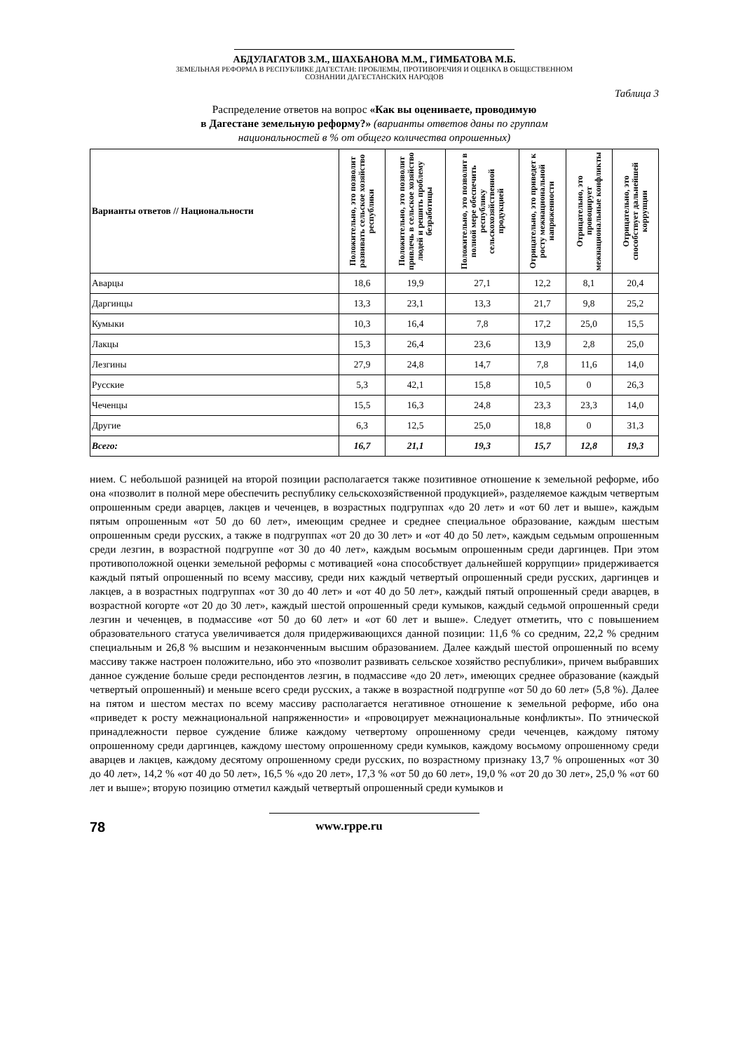АБДУЛАГАТОВ З.М., ШАХБАНОВА М.М., ГИМБАТОВА М.Б.
ЗЕМЕЛЬНАЯ РЕФОРМА В РЕСПУБЛИКЕ ДАГЕСТАН: ПРОБЛЕМЫ, ПРОТИВОРЕЧИЯ И ОЦЕНКА В ОБЩЕСТВЕННОМ
СОЗНАНИИ ДАГЕСТАНСКИХ НАРОДОВ
Таблица 3
Распределение ответов на вопрос «Как вы оцениваете, проводимую
в Дагестане земельную реформу?» (варианты ответов даны по группам
национальностей в % от общего количества опрошенных)
| Варианты ответов // Национальности | Положительно, это позволит развивать сельское хозяйство республики | Положительно, это позволит привлечь в сельское хозяйство людей и решить проблему безработицы | Положительно, это позволит в полной мере обеспечить республику сельскохозяйственной продукцией | Отрицательно, это приведет к росту межнациональной напряженности | Отрицательно, это провоцирует межнациональные конфликты | Отрицательно, это способствует дальнейшей коррупции |
| --- | --- | --- | --- | --- | --- | --- |
| Аварцы | 18,6 | 19,9 | 27,1 | 12,2 | 8,1 | 20,4 |
| Даргинцы | 13,3 | 23,1 | 13,3 | 21,7 | 9,8 | 25,2 |
| Кумыки | 10,3 | 16,4 | 7,8 | 17,2 | 25,0 | 15,5 |
| Лакцы | 15,3 | 26,4 | 23,6 | 13,9 | 2,8 | 25,0 |
| Лезгины | 27,9 | 24,8 | 14,7 | 7,8 | 11,6 | 14,0 |
| Русские | 5,3 | 42,1 | 15,8 | 10,5 | 0 | 26,3 |
| Чеченцы | 15,5 | 16,3 | 24,8 | 23,3 | 23,3 | 14,0 |
| Другие | 6,3 | 12,5 | 25,0 | 18,8 | 0 | 31,3 |
| Всего: | 16,7 | 21,1 | 19,3 | 15,7 | 12,8 | 19,3 |
нием. С небольшой разницей на второй позиции располагается также позитивное отношение к земельной реформе, ибо она «позволит в полной мере обеспечить республику сельскохозяйственной продукцией», разделяемое каждым четвертым опрошенным среди аварцев, лакцев и чеченцев, в возрастных подгруппах «до 20 лет» и «от 60 лет и выше», каждым пятым опрошенным «от 50 до 60 лет», имеющим среднее и среднее специальное образование, каждым шестым опрошенным среди русских, а также в подгруппах «от 20 до 30 лет» и «от 40 до 50 лет», каждым седьмым опрошенным среди лезгин, в возрастной подгруппе «от 30 до 40 лет», каждым восьмым опрошенным среди даргинцев. При этом противоположной оценки земельной реформы с мотивацией «она способствует дальнейшей коррупции» придерживается каждый пятый опрошенный по всему массиву, среди них каждый четвертый опрошенный среди русских, даргинцев и лакцев, а в возрастных подгруппах «от 30 до 40 лет» и «от 40 до 50 лет», каждый пятый опрошенный среди аварцев, в возрастной когорте «от 20 до 30 лет», каждый шестой опрошенный среди кумыков, каждый седьмой опрошенный среди лезгин и чеченцев, в подмассиве «от 50 до 60 лет» и «от 60 лет и выше». Следует отметить, что с повышением образовательного статуса увеличивается доля придерживающихся данной позиции: 11,6 % со средним, 22,2 % средним специальным и 26,8 % высшим и незаконченным высшим образованием. Далее каждый шестой опрошенный по всему массиву также настроен положительно, ибо это «позволит развивать сельское хозяйство республики», причем выбравших данное суждение больше среди респондентов лезгин, в подмассиве «до 20 лет», имеющих среднее образование (каждый четвертый опрошенный) и меньше всего среди русских, а также в возрастной подгруппе «от 50 до 60 лет» (5,8 %). Далее на пятом и шестом местах по всему массиву располагается негативное отношение к земельной реформе, ибо она «приведет к росту межнациональной напряженности» и «провоцирует межнациональные конфликты». По этнической принадлежности первое суждение ближе каждому четвертому опрошенному среди чеченцев, каждому пятому опрошенному среди даргинцев, каждому шестому опрошенному среди кумыков, каждому восьмому опрошенному среди аварцев и лакцев, каждому десятому опрошенному среди русских, по возрастному признаку 13,7 % опрошенных «от 30 до 40 лет», 14,2 % «от 40 до 50 лет», 16,5 % «до 20 лет», 17,3 % «от 50 до 60 лет», 19,0 % «от 20 до 30 лет», 25,0 % «от 60 лет и выше»; вторую позицию отметил каждый четвертый опрошенный среди кумыков и
78 www.rppe.ru